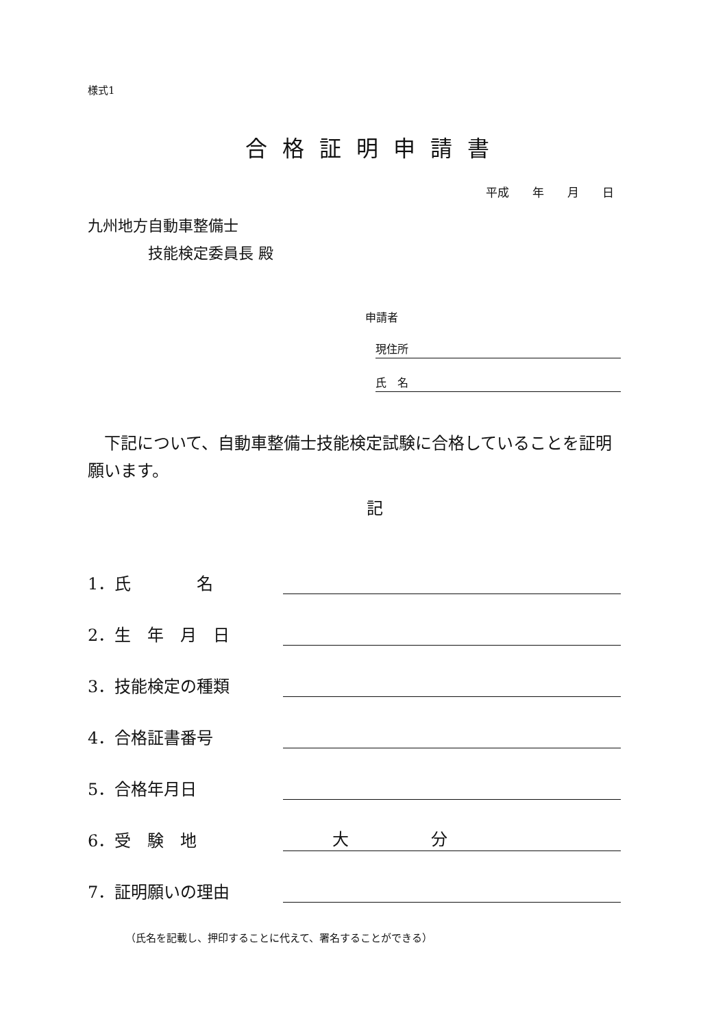様式1
合格証明申請書
平成　　年　　月　　日
九州地方自動車整備士
　　　　技能検定委員長 殿
申請者
現住所
氏　名
下記について、自動車整備士技能検定試験に合格していることを証明願います。
記
1．氏　　　　名
2．生　年　月　日
3．技能検定の種類
4．合格証書番号
5．合格年月日
6．受　験　地　　　大　　　　　分
7．証明願いの理由
（氏名を記載し、押印することに代えて、署名することができる）